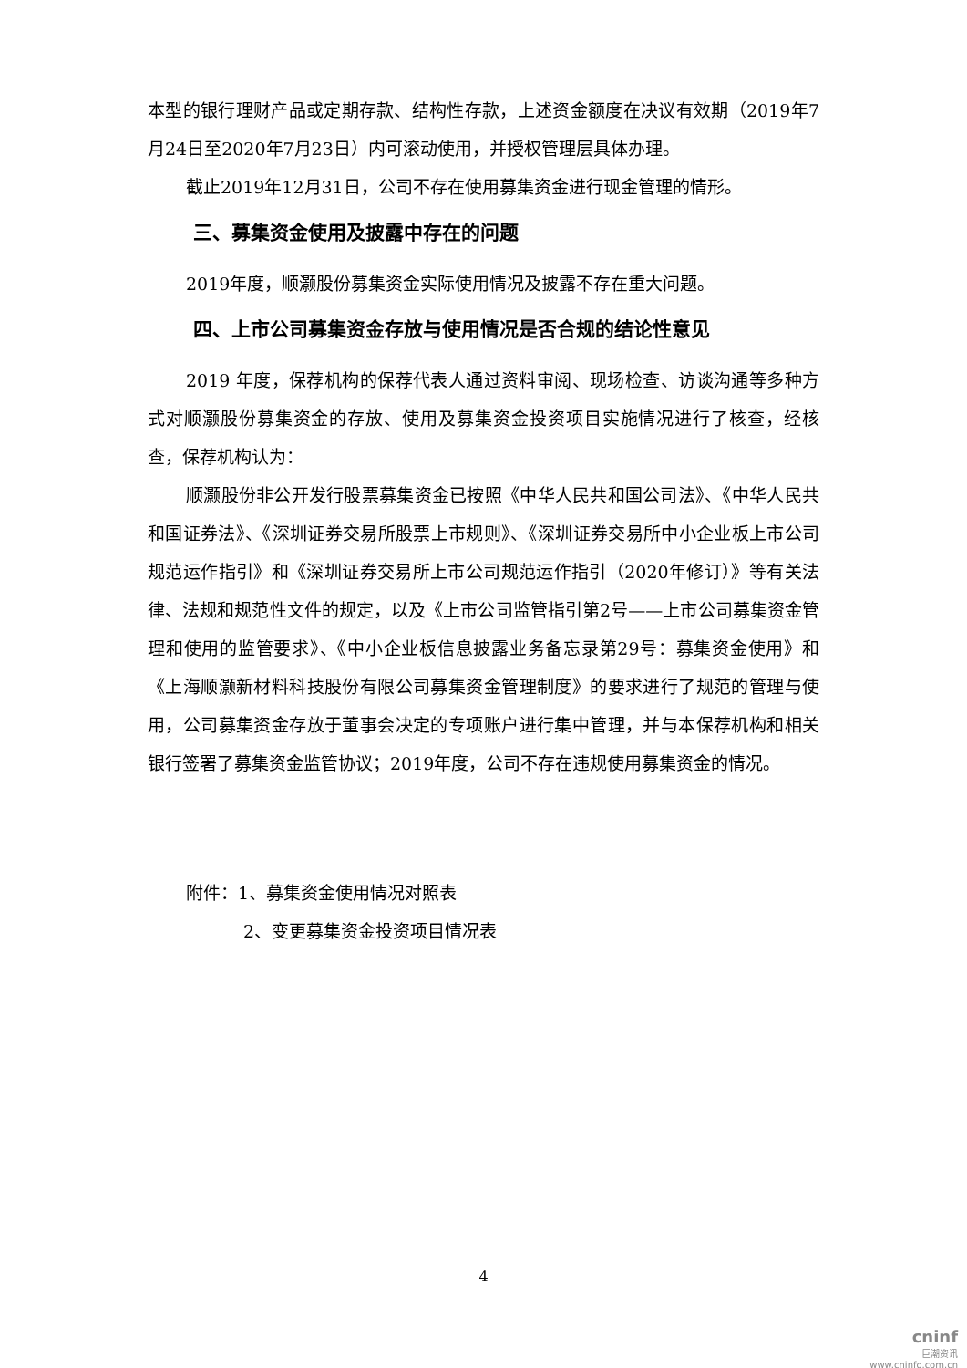本型的银行理财产品或定期存款、结构性存款，上述资金额度在决议有效期（2019年7月24日至2020年7月23日）内可滚动使用，并授权管理层具体办理。
截止2019年12月31日，公司不存在使用募集资金进行现金管理的情形。
三、募集资金使用及披露中存在的问题
2019年度，顺灏股份募集资金实际使用情况及披露不存在重大问题。
四、上市公司募集资金存放与使用情况是否合规的结论性意见
2019 年度，保荐机构的保荐代表人通过资料审阅、现场检查、访谈沟通等多种方式对顺灏股份募集资金的存放、使用及募集资金投资项目实施情况进行了核查，经核查，保荐机构认为：
顺灏股份非公开发行股票募集资金已按照《中华人民共和国公司法》、《中华人民共和国证券法》、《深圳证券交易所股票上市规则》、《深圳证券交易所中小企业板上市公司规范运作指引》和《深圳证券交易所上市公司规范运作指引（2020年修订）》等有关法律、法规和规范性文件的规定，以及《上市公司监管指引第2号——上市公司募集资金管理和使用的监管要求》、《中小企业板信息披露业务备忘录第29号：募集资金使用》和《上海顺灏新材料科技股份有限公司募集资金管理制度》的要求进行了规范的管理与使用，公司募集资金存放于董事会决定的专项账户进行集中管理，并与本保荐机构和相关银行签署了募集资金监管协议；2019年度，公司不存在违规使用募集资金的情况。
附件：1、募集资金使用情况对照表
2、变更募集资金投资项目情况表
4
cninf
巨潮资讯
www.cninfo.com.cn